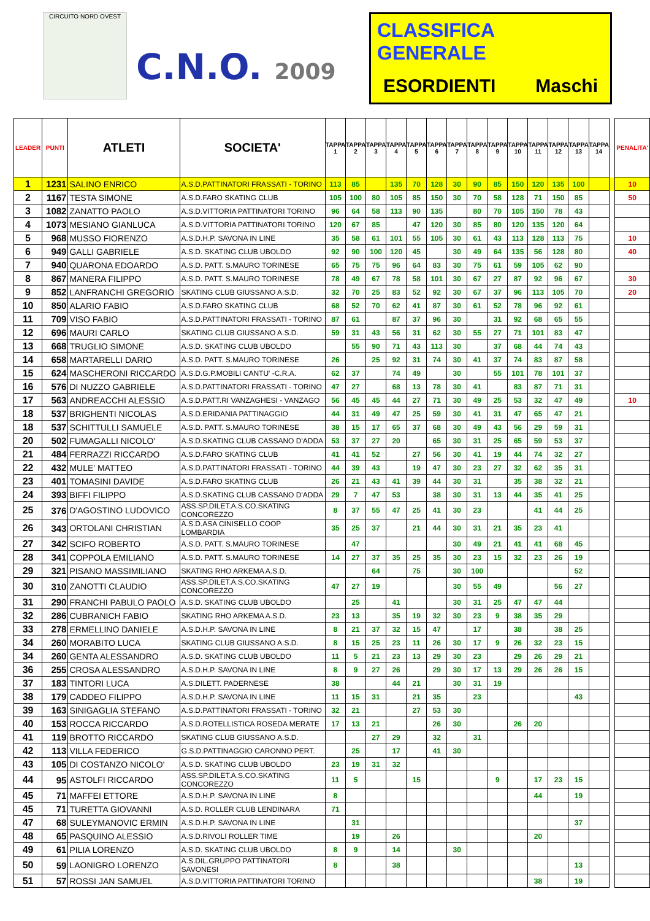CIRCUITO NORD OVEST
C.N.O. 2009
CLASSIFICA GENERALE
ESORDIENTI Maschi
| LEADER | PUNTI | ATLETI | SOCIETA' | TAPPA 1 | TAPPA 2 | TAPPA 3 | TAPPA 4 | TAPPA 5 | TAPPA 6 | TAPPA 7 | TAPPA 8 | TAPPA 9 | TAPPA 10 | TAPPA 11 | TAPPA 12 | TAPPA 13 | TAPPA 14 | | PENALITA' |
| 1 | 1231 | SALINO ENRICO | A.S.D.PATTINATORI FRASSATI - TORINO | 113 | 85 | | 135 | 70 | 128 | 30 | 90 | 85 | 150 | 120 | 135 | 100 | | | 10 |
| 2 | 1167 | TESTA SIMONE | A.S.D.FARO SKATING CLUB | 105 | 100 | 80 | 105 | 85 | 150 | 30 | 70 | 58 | 128 | 71 | 150 | 85 | | | 50 |
| 3 | 1082 | ZANATTO PAOLO | A.S.D.VITTORIA PATTINATORI TORINO | 96 | 64 | 58 | 113 | 90 | 135 | | 80 | 70 | 105 | 150 | 78 | 43 | | | |
| 4 | 1073 | MESIANO GIANLUCA | A.S.D.VITTORIA PATTINATORI TORINO | 120 | 67 | 85 | | 47 | 120 | 30 | 85 | 80 | 120 | 135 | 120 | 64 | | | |
| 5 | 968 | MUSSO FIORENZO | A.S.D.H.P. SAVONA IN LINE | 35 | 58 | 61 | 101 | 55 | 105 | 30 | 61 | 43 | 113 | 128 | 113 | 75 | | | 10 |
| 6 | 949 | GALLI GABRIELE | A.S.D. SKATING CLUB UBOLDO | 92 | 90 | 100 | 120 | 45 | | 30 | 49 | 64 | 135 | 56 | 128 | 80 | | | 40 |
| 7 | 940 | QUARONA EDOARDO | A.S.D. PATT. S.MAURO TORINESE | 65 | 75 | 75 | 96 | 64 | 83 | 30 | 75 | 61 | 59 | 105 | 62 | 90 | | | |
| 8 | 867 | MANERA FILIPPO | A.S.D. PATT. S.MAURO TORINESE | 78 | 49 | 67 | 78 | 58 | 101 | 30 | 67 | 27 | 87 | 92 | 96 | 67 | | | 30 |
| 9 | 852 | LANFRANCHI GREGORIO | SKATING CLUB GIUSSANO A.S.D. | 32 | 70 | 25 | 83 | 52 | 92 | 30 | 67 | 37 | 96 | 113 | 105 | 70 | | | 20 |
| 10 | 850 | ALARIO FABIO | A.S.D.FARO SKATING CLUB | 68 | 52 | 70 | 62 | 41 | 87 | 30 | 61 | 52 | 78 | 96 | 92 | 61 | | | |
| 11 | 709 | VISO FABIO | A.S.D.PATTINATORI FRASSATI - TORINO | 87 | 61 | | 87 | 37 | 96 | 30 | | 31 | 92 | 68 | 65 | 55 | | | |
| 12 | 696 | MAURI CARLO | SKATING CLUB GIUSSANO A.S.D. | 59 | 31 | 43 | 56 | 31 | 62 | 30 | 55 | 27 | 71 | 101 | 83 | 47 | | | |
| 13 | 668 | TRUGLIO SIMONE | A.S.D. SKATING CLUB UBOLDO | | 55 | 90 | 71 | 43 | 113 | 30 | | 37 | 68 | 44 | 74 | 43 | | | |
| 14 | 658 | MARTARELLI DARIO | A.S.D. PATT. S.MAURO TORINESE | 26 | | 25 | 92 | 31 | 74 | 30 | 41 | 37 | 74 | 83 | 87 | 58 | | | |
| 15 | 624 | MASCHERONI RICCARDO | A.S.D.G.P.MOBILI CANTU' -C.R.A. | 62 | 37 | | 74 | 49 | | 30 | | 55 | 101 | 78 | 101 | 37 | | | |
| 16 | 576 | DI NUZZO GABRIELE | A.S.D.PATTINATORI FRASSATI - TORINO | 47 | 27 | | 68 | 13 | 78 | 30 | 41 | | 83 | 87 | 71 | 31 | | | |
| 17 | 563 | ANDREACCHI ALESSIO | A.S.D.PATT.RI VANZAGHESI - VANZAGO | 56 | 45 | 45 | 44 | 27 | 71 | 30 | 49 | 25 | 53 | 32 | 47 | 49 | | | 10 |
| 18 | 537 | BRIGHENTI NICOLAS | A.S.D.ERIDANIA PATTINAGGIO | 44 | 31 | 49 | 47 | 25 | 59 | 30 | 41 | 31 | 47 | 65 | 47 | 21 | | | |
| 18 | 537 | SCHITTULLI SAMUELE | A.S.D. PATT. S.MAURO TORINESE | 38 | 15 | 17 | 65 | 37 | 68 | 30 | 49 | 43 | 56 | 29 | 59 | 31 | | | |
| 20 | 502 | FUMAGALLI NICOLO' | A.S.D.SKATING CLUB CASSANO D'ADDA | 53 | 37 | 27 | 20 | | 65 | 30 | 31 | 25 | 65 | 59 | 53 | 37 | | | |
| 21 | 484 | FERRAZZI RICCARDO | A.S.D.FARO SKATING CLUB | 41 | 41 | 52 | | 27 | 56 | 30 | 41 | 19 | 44 | 74 | 32 | 27 | | | |
| 22 | 432 | MULE' MATTEO | A.S.D.PATTINATORI FRASSATI - TORINO | 44 | 39 | 43 | | 19 | 47 | 30 | 23 | 27 | 32 | 62 | 35 | 31 | | | |
| 23 | 401 | TOMASINI DAVIDE | A.S.D.FARO SKATING CLUB | 26 | 21 | 43 | 41 | 39 | 44 | 30 | 31 | | 35 | 38 | 32 | 21 | | | |
| 24 | 393 | BIFFI FILIPPO | A.S.D.SKATING CLUB CASSANO D'ADDA | 29 | 7 | 47 | 53 | | 38 | 30 | 31 | 13 | 44 | 35 | 41 | 25 | | | |
| 25 | 376 | D'AGOSTINO LUDOVICO | ASS.SP.DILET.A.S.CO.SKATING CONCOREZZO | 8 | 37 | 55 | 47 | 25 | 41 | 30 | 23 | | | 41 | 44 | 25 | | | |
| 26 | 343 | ORTOLANI CHRISTIAN | A.S.D.ASA CINISELLO COOP LOMBARDIA | 35 | 25 | 37 | | 21 | 44 | 30 | 31 | 21 | 35 | 23 | 41 | | | | |
| 27 | 342 | SCIFO ROBERTO | A.S.D. PATT. S.MAURO TORINESE | | 47 | | | | | 30 | 49 | 21 | 41 | 41 | 68 | 45 | | | |
| 28 | 341 | COPPOLA EMILIANO | A.S.D. PATT. S.MAURO TORINESE | 14 | 27 | 37 | 35 | 25 | 35 | 30 | 23 | 15 | 32 | 23 | 26 | 19 | | | |
| 29 | 321 | PISANO MASSIMILIANO | SKATING RHO ARKEMA A.S.D. | | | 64 | | 75 | | 30 | 100 | | | | | 52 | | | |
| 30 | 310 | ZANOTTI CLAUDIO | ASS.SP.DILET.A.S.CO.SKATING CONCOREZZO | 47 | 27 | 19 | | | | 30 | 55 | 49 | | | 56 | 27 | | | |
| 31 | 290 | FRANCHI PABULO PAOLO | A.S.D. SKATING CLUB UBOLDO | | 25 | | 41 | | | 30 | 31 | 25 | 47 | 47 | 44 | | | | |
| 32 | 286 | CUBRANICH FABIO | SKATING RHO ARKEMA A.S.D. | 23 | 13 | | 35 | 19 | 32 | 30 | 23 | 9 | 38 | 35 | 29 | | | | |
| 33 | 278 | ERMELLINO DANIELE | A.S.D.H.P. SAVONA IN LINE | 8 | 21 | 37 | 32 | 15 | 47 | | 17 | | 38 | | 38 | 25 | | | |
| 34 | 260 | MORABITO LUCA | SKATING CLUB GIUSSANO A.S.D. | 8 | 15 | 25 | 23 | 11 | 26 | 30 | 17 | 9 | 26 | 32 | 23 | 15 | | | |
| 34 | 260 | GENTA ALESSANDRO | A.S.D. SKATING CLUB UBOLDO | 11 | 5 | 21 | 23 | 13 | 29 | 30 | 23 | | 29 | 26 | 29 | 21 | | | |
| 36 | 255 | CROSA ALESSANDRO | A.S.D.H.P. SAVONA IN LINE | 8 | 9 | 27 | 26 | | 29 | 30 | 17 | 13 | 29 | 26 | 26 | 15 | | | |
| 37 | 183 | TINTORI LUCA | A.S.DILETT. PADERNESE | 38 | | | 44 | 21 | | 30 | 31 | 19 | | | | | | | |
| 38 | 179 | CADDEO FILIPPO | A.S.D.H.P. SAVONA IN LINE | 11 | 15 | 31 | | 21 | 35 | | 23 | | | | | 43 | | | |
| 39 | 163 | SINIGAGLIA STEFANO | A.S.D.PATTINATORI FRASSATI - TORINO | 32 | 21 | | | 27 | 53 | 30 | | | | | | | | | |
| 40 | 153 | ROCCA RICCARDO | A.S.D.ROTELLISTICA ROSEDA MERATE | 17 | 13 | 21 | | | 26 | 30 | | | 26 | 20 | | | | | |
| 41 | 119 | BROTTO RICCARDO | SKATING CLUB GIUSSANO A.S.D. | | | 27 | 29 | | 32 | | 31 | | | | | | | | |
| 42 | 113 | VILLA FEDERICO | G.S.D.PATTINAGGIO CARONNO PERT. | | 25 | | 17 | | 41 | 30 | | | | | | | | | |
| 43 | 105 | DI COSTANZO NICOLO' | A.S.D. SKATING CLUB UBOLDO | 23 | 19 | 31 | 32 | | | | | | | | | | | | |
| 44 | 95 | ASTOLFI RICCARDO | ASS.SP.DILET.A.S.CO.SKATING CONCOREZZO | 11 | 5 | | | 15 | | | | 9 | | 17 | 23 | 15 | | | |
| 45 | 71 | MAFFEI ETTORE | A.S.D.H.P. SAVONA IN LINE | 8 | | | | | | | | | | 44 | | 19 | | | |
| 45 | 71 | TURETTA GIOVANNI | A.S.D. ROLLER CLUB LENDINARA | 71 | | | | | | | | | | | | | | | |
| 47 | 68 | SULEYMANOVIC ERMIN | A.S.D.H.P. SAVONA IN LINE | | 31 | | | | | | | | | | | 37 | | | |
| 48 | 65 | PASQUINO ALESSIO | A.S.D.RIVOLI ROLLER TIME | | 19 | | 26 | | | | | | | 20 | | | | | |
| 49 | 61 | PILIA LORENZO | A.S.D. SKATING CLUB UBOLDO | 8 | 9 | | 14 | | | 30 | | | | | | | | | |
| 50 | 59 | LAONIGRO LORENZO | A.S.DIL.GRUPPO PATTINATORI SAVONESI | 8 | | | 38 | | | | | | | | | 13 | | | |
| 51 | 57 | ROSSI JAN SAMUEL | A.S.D.VITTORIA PATTINATORI TORINO | | | | | | | | | | | 38 | | 19 | | | |